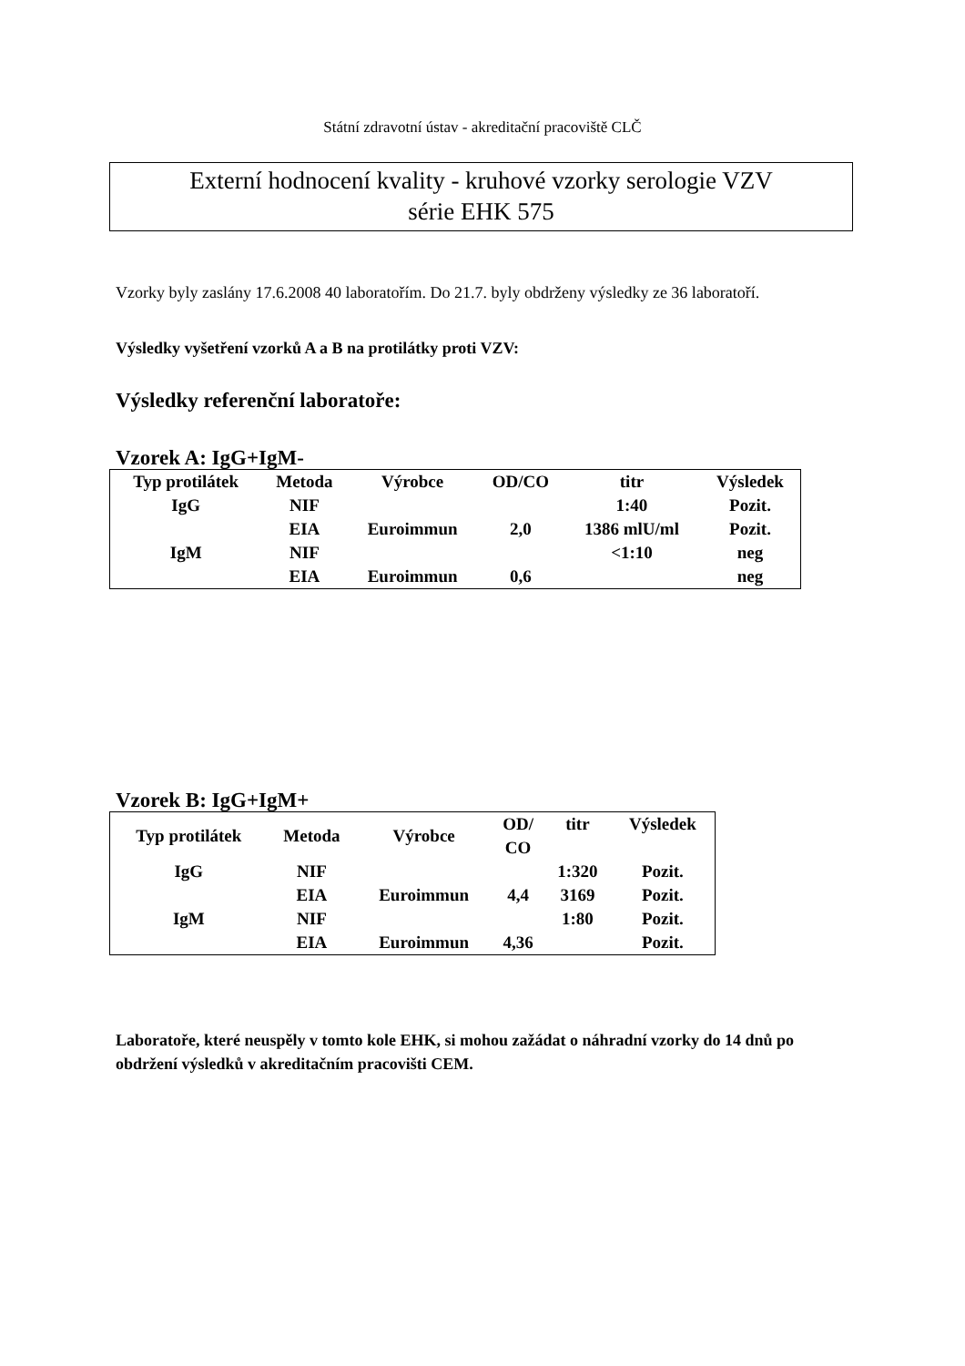Státní zdravotní ústav - akreditační pracoviště CLČ
Externí hodnocení kvality - kruhové vzorky serologie VZV
série EHK 575
Vzorky byly zaslány 17.6.2008 40 laboratořím. Do 21.7. byly obdrženy výsledky ze 36 laboratoří.
Výsledky vyšetření vzorků A a B na protilátky proti VZV:
Výsledky referenční laboratoře:
Vzorek A: IgG+IgM-
| Typ protilátek | Metoda | Výrobce | OD/CO | titr | Výsledek |
| --- | --- | --- | --- | --- | --- |
| IgG | NIF | | | 1:40 | Pozit. |
| | EIA | Euroimmun | 2,0 | 1386 mlU/ml | Pozit. |
| IgM | NIF | | | <1:10 | neg |
| | EIA | Euroimmun | 0,6 | | neg |
Vzorek B: IgG+IgM+
| Typ protilátek | Metoda | Výrobce | OD/ CO | titr | Výsledek |
| --- | --- | --- | --- | --- | --- |
| IgG | NIF | | | 1:320 | Pozit. |
| | EIA | Euroimmun | 4,4 | 3169 | Pozit. |
| IgM | NIF | | | 1:80 | Pozit. |
| | EIA | Euroimmun | 4,36 | | Pozit. |
Laboratoře, které neuspěly v tomto kole EHK, si mohou zažádat o náhradní vzorky do 14 dnů po obdržení výsledků v akreditačním pracovišti CEM.